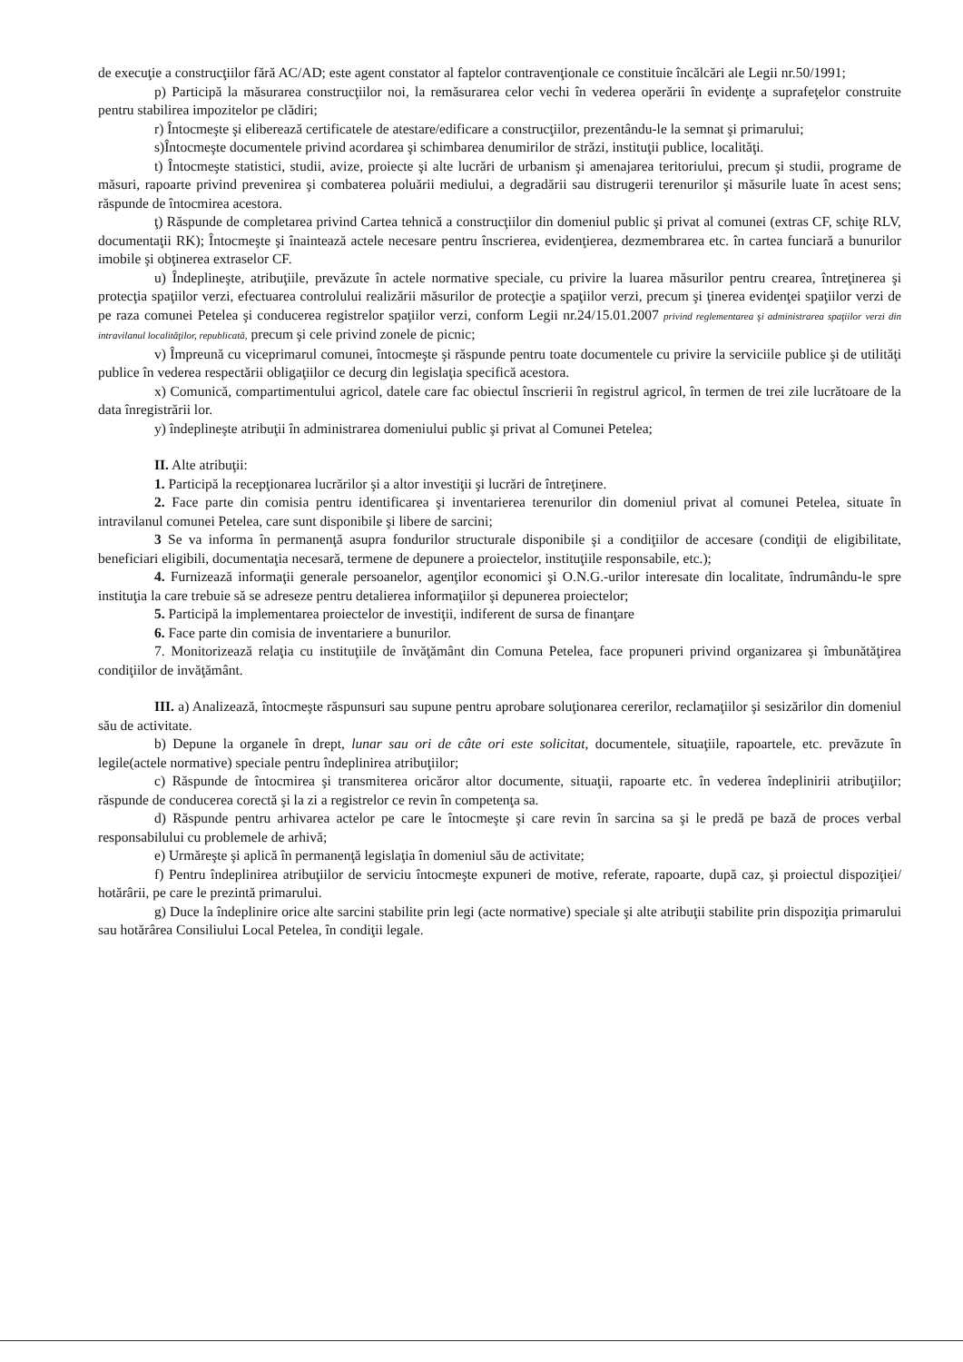de execuţie a construcţiilor fără AC/AD; este agent constator al faptelor contravenţionale ce constituie încălcări ale Legii nr.50/1991;
p) Participă la măsurarea construcţiilor noi, la remăsurarea celor vechi în vederea operării în evidenţe a suprafeţelor construite pentru stabilirea impozitelor pe clădiri;
r) Întocmeşte şi eliberează certificatele de atestare/edificare a construcţiilor, prezentându-le la semnat şi primarului;
s)Întocmeşte documentele privind acordarea şi schimbarea denumirilor de străzi, instituţii publice, localităţi.
t) Întocmeşte statistici, studii, avize, proiecte şi alte lucrări de urbanism şi amenajarea teritoriului, precum şi studii, programe de măsuri, rapoarte privind prevenirea şi combaterea poluării mediului, a degradării sau distrugerii terenurilor şi măsurile luate în acest sens; răspunde de întocmirea acestora.
ţ) Răspunde de completarea privind Cartea tehnică a construcţiilor din domeniul public şi privat al comunei (extras CF, schiţe RLV, documentaţii RK); Întocmeşte şi înaintează actele necesare pentru înscrierea, evidenţierea, dezmembrarea etc. în cartea funciară a bunurilor imobile şi obţinerea extraselor CF.
u) Îndeplineşte, atribuţiile, prevăzute în actele normative speciale, cu privire la luarea măsurilor pentru crearea, întreţinerea şi protecţia spaţiilor verzi, efectuarea controlului realizării măsurilor de protecţie a spaţiilor verzi, precum şi ţinerea evidenţei spaţiilor verzi de pe raza comunei Petelea şi conducerea registrelor spaţiilor verzi, conform Legii nr.24/15.01.2007 privind reglementarea şi administrarea spaţiilor verzi din intravilanul localităţilor, republicată, precum şi cele privind zonele de picnic;
v) Împreună cu viceprimarul comunei, întocmeşte şi răspunde pentru toate documentele cu privire la serviciile publice şi de utilităţi publice în vederea respectării obligaţiilor ce decurg din legislaţia specifică acestora.
x) Comunică, compartimentului agricol, datele care fac obiectul înscrierii în registrul agricol, în termen de trei zile lucrătoare de la data înregistrării lor.
y) îndeplineşte atribuţii în administrarea domeniului public şi privat al Comunei Petelea;
II. Alte atribuţii:
1. Participă la recepţionarea lucrărilor şi a altor investiţii şi lucrări de întreţinere.
2. Face parte din comisia pentru identificarea şi inventarierea terenurilor din domeniul privat al comunei Petelea, situate în intravilanul comunei Petelea, care sunt disponibile şi libere de sarcini;
3 Se va informa în permanenţă asupra fondurilor structurale disponibile şi a condiţiilor de accesare (condiţii de eligibilitate, beneficiari eligibili, documentaţia necesară, termene de depunere a proiectelor, instituţiile responsabile, etc.);
4. Furnizează informaţii generale persoanelor, agenţilor economici şi O.N.G.-urilor interesate din localitate, îndrumându-le spre instituţia la care trebuie să se adreseze pentru detalierea informaţiilor şi depunerea proiectelor;
5. Participă la implementarea proiectelor de investiţii, indiferent de sursa de finanţare
6. Face parte din comisia de inventariere a bunurilor.
7. Monitorizează relaţia cu instituţiile de învăţământ din Comuna Petelea, face propuneri privind organizarea şi îmbunătăţirea condiţiilor de invăţământ.
III. a) Analizează, întocmeşte răspunsuri sau supune pentru aprobare soluţionarea cererilor, reclamaţiilor şi sesizărilor din domeniul său de activitate.
b) Depune la organele în drept, lunar sau ori de câte ori este solicitat, documentele, situaţiile, rapoartele, etc. prevăzute în legile(actele normative) speciale pentru îndeplinirea atribuţiilor;
c) Răspunde de întocmirea şi transmiterea oricăror altor documente, situaţii, rapoarte etc. în vederea îndeplinirii atribuţiilor; răspunde de conducerea corectă şi la zi a registrelor ce revin în competenţa sa.
d) Răspunde pentru arhivarea actelor pe care le întocmeşte şi care revin în sarcina sa şi le predă pe bază de proces verbal responsabilului cu problemele de arhivă;
e) Urmăreşte şi aplică în permanenţă legislaţia în domeniul său de activitate;
f) Pentru îndeplinirea atribuţiilor de serviciu întocmeşte expuneri de motive, referate, rapoarte, după caz, şi proiectul dispoziţiei/ hotărârii, pe care le prezintă primarului.
g) Duce la îndeplinire orice alte sarcini stabilite prin legi (acte normative) speciale şi alte atribuţii stabilite prin dispoziţia primarului sau hotărârea Consiliului Local Petelea, în condiţii legale.